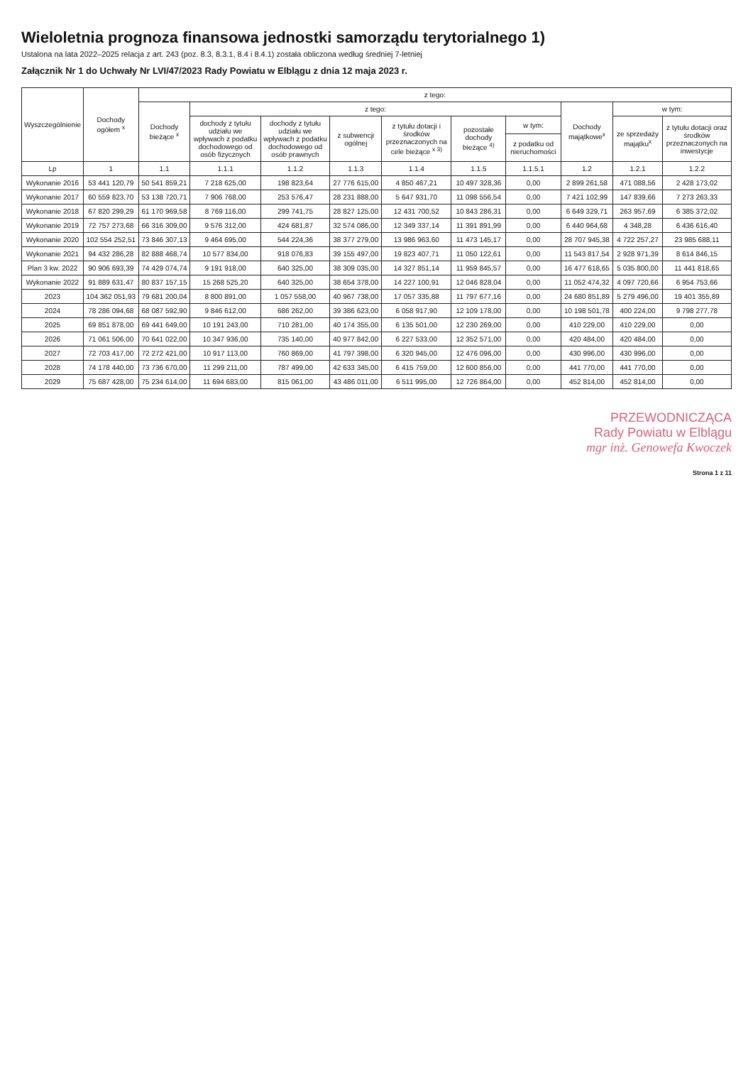Wieloletnia prognoza finansowa jednostki samorządu terytorialnego 1)
Ustalona na lata 2022–2025 relacja z art. 243 (poz. 8.3, 8.3.1, 8.4 i 8.4.1) została obliczona według średniej 7-letniej
Załącznik Nr 1 do Uchwały Nr LVI/47/2023 Rady Powiatu w Elblągu z dnia 12 maja 2023 r.
| Wyszczególnienie | Dochody ogółem <sup>x</sup> | z tego: | | | | | | | | | |
| --- | --- | --- | --- | --- | --- | --- | --- | --- | --- | --- | --- |
| | | Dochody bieżące <sup>x</sup> | z tego: | | | | | | Dochody majątkowe<sup>x</sup> | w tym: | |
| | | | dochody z tytułu udziału we wpływach z podatku dochodowego od osób fizycznych | dochody z tytułu udziału we wpływach z podatku dochodowego od osób prawnych | z subwencji ogólnej | z tytułu dotacji i środków przeznaczonych na cele bieżące <sup>x 3)</sup> | pozostałe dochody bieżące <sup>4)</sup> | w tym: | | ze sprzedaży majątku<sup>x</sup> | z tytułu dotacji oraz środków przeznaczonych na inwestycje |
| | | | | | | | | z podatku od nieruchomości | | | |
| Lp | 1 | 1.1 | 1.1.1 | 1.1.2 | 1.1.3 | 1.1.4 | 1.1.5 | 1.1.5.1 | 1.2 | 1.2.1 | 1.2.2 |
| Wykonanie 2016 | 53 441 120,79 | 50 541 859,21 | 7 218 625,00 | 198 823,64 | 27 776 615,00 | 4 850 467,21 | 10 497 328,36 | 0,00 | 2 899 261,58 | 471 088,56 | 2 428 173,02 |
| Wykonanie 2017 | 60 559 823,70 | 53 138 720,71 | 7 906 768,00 | 253 576,47 | 28 231 888,00 | 5 647 931,70 | 11 098 556,54 | 0,00 | 7 421 102,99 | 147 839,66 | 7 273 263,33 |
| Wykonanie 2018 | 67 820 299,29 | 61 170 969,58 | 8 769 116,00 | 299 741,75 | 28 827 125,00 | 12 431 700,52 | 10 843 286,31 | 0,00 | 6 649 329,71 | 263 957,69 | 6 385 372,02 |
| Wykonanie 2019 | 72 757 273,68 | 66 316 309,00 | 9 576 312,00 | 424 681,87 | 32 574 086,00 | 12 349 337,14 | 11 391 891,99 | 0,00 | 6 440 964,68 | 4 348,28 | 6 436 616,40 |
| Wykonanie 2020 | 102 554 252,51 | 73 846 307,13 | 9 464 695,00 | 544 224,36 | 38 377 279,00 | 13 986 963,60 | 11 473 145,17 | 0,00 | 28 707 945,38 | 4 722 257,27 | 23 985 688,11 |
| Wykonanie 2021 | 94 432 286,28 | 82 888 468,74 | 10 577 834,00 | 918 076,83 | 39 155 497,00 | 19 823 407,71 | 11 050 122,61 | 0,00 | 11 543 817,54 | 2 928 971,39 | 8 614 846,15 |
| Plan 3 kw. 2022 | 90 906 693,39 | 74 429 074,74 | 9 191 918,00 | 640 325,00 | 38 309 035,00 | 14 327 851,14 | 11 959 845,57 | 0,00 | 16 477 618,65 | 5 035 800,00 | 11 441 818,65 |
| Wykonanie 2022 | 91 889 631,47 | 80 837 157,15 | 15 268 525,20 | 640 325,00 | 38 654 378,00 | 14 227 100,91 | 12 046 828,04 | 0,00 | 11 052 474,32 | 4 097 720,66 | 6 954 753,66 |
| 2023 | 104 362 051,93 | 79 681 200,04 | 8 800 891,00 | 1 057 558,00 | 40 967 738,00 | 17 057 335,88 | 11 797 677,16 | 0,00 | 24 680 851,89 | 5 279 496,00 | 19 401 355,89 |
| 2024 | 78 286 094,68 | 68 087 592,90 | 9 846 612,00 | 686 262,00 | 39 386 623,00 | 6 058 917,90 | 12 109 178,00 | 0,00 | 10 198 501,78 | 400 224,00 | 9 798 277,78 |
| 2025 | 69 851 878,00 | 69 441 649,00 | 10 191 243,00 | 710 281,00 | 40 174 355,00 | 6 135 501,00 | 12 230 269,00 | 0,00 | 410 229,00 | 410 229,00 | 0,00 |
| 2026 | 71 061 506,00 | 70 641 022,00 | 10 347 936,00 | 735 140,00 | 40 977 842,00 | 6 227 533,00 | 12 352 571,00 | 0,00 | 420 484,00 | 420 484,00 | 0,00 |
| 2027 | 72 703 417,00 | 72 272 421,00 | 10 917 113,00 | 760 869,00 | 41 797 398,00 | 6 320 945,00 | 12 476 096,00 | 0,00 | 430 996,00 | 430 996,00 | 0,00 |
| 2028 | 74 178 440,00 | 73 736 670,00 | 11 299 211,00 | 787 499,00 | 42 633 345,00 | 6 415 759,00 | 12 600 856,00 | 0,00 | 441 770,00 | 441 770,00 | 0,00 |
| 2029 | 75 687 428,00 | 75 234 614,00 | 11 694 683,00 | 815 061,00 | 43 486 011,00 | 6 511 995,00 | 12 726 864,00 | 0,00 | 452 814,00 | 452 814,00 | 0,00 |
PRZEWODNICZĄCA
Rady Powiatu w Elblągu
mgr inż. Genowefa Kwoczek
Strona 1 z 11